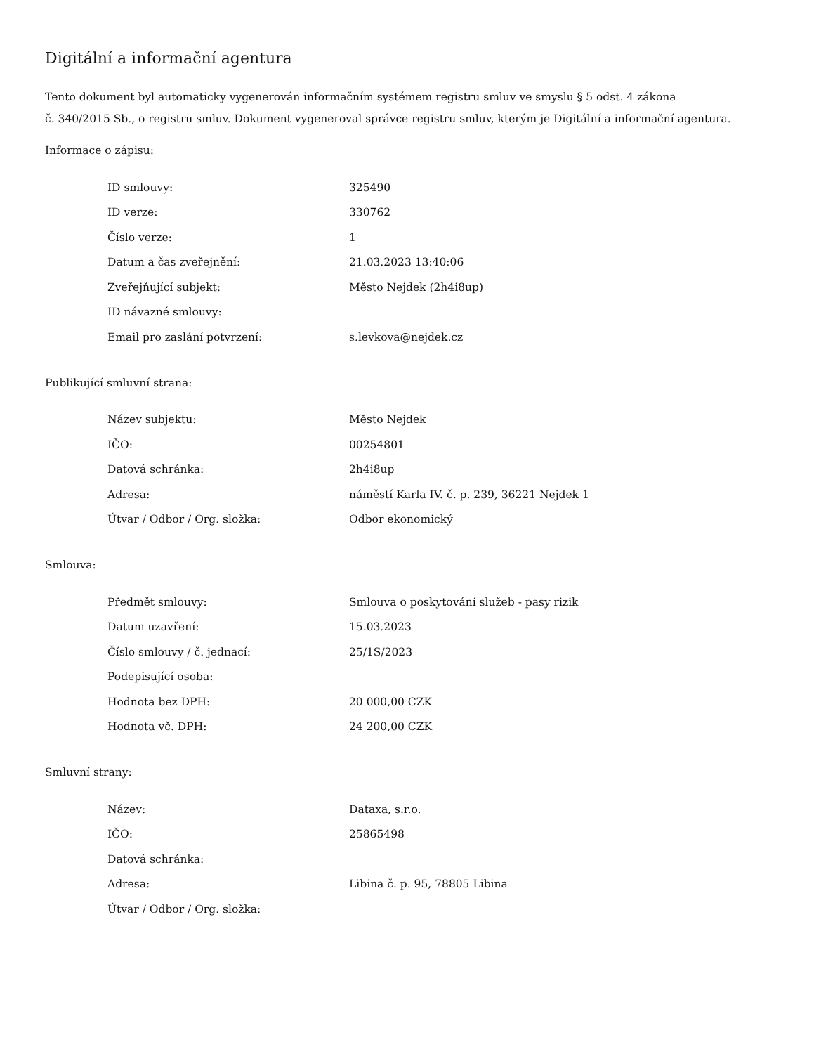Digitální a informační agentura
Tento dokument byl automaticky vygenerován informačním systémem registru smluv ve smyslu § 5 odst. 4 zákona
č. 340/2015 Sb., o registru smluv. Dokument vygeneroval správce registru smluv, kterým je Digitální a informační agentura.
Informace o zápisu:
| ID smlouvy: | 325490 |
| ID verze: | 330762 |
| Číslo verze: | 1 |
| Datum a čas zveřejnění: | 21.03.2023 13:40:06 |
| Zveřejňující subjekt: | Město Nejdek (2h4i8up) |
| ID návazné smlouvy: | |
| Email pro zaslání potvrzení: | s.levkova@nejdek.cz |
Publikující smluvní strana:
| Název subjektu: | Město Nejdek |
| IČO: | 00254801 |
| Datová schránka: | 2h4i8up |
| Adresa: | náměstí Karla IV. č. p. 239, 36221 Nejdek 1 |
| Útvar / Odbor / Org. složka: | Odbor ekonomický |
Smlouva:
| Předmět smlouvy: | Smlouva o poskytování služeb - pasy rizik |
| Datum uzavření: | 15.03.2023 |
| Číslo smlouvy / č. jednací: | 25/1S/2023 |
| Podepisující osoba: | |
| Hodnota bez DPH: | 20 000,00 CZK |
| Hodnota vč. DPH: | 24 200,00 CZK |
Smluvní strany:
| Název: | Dataxa, s.r.o. |
| IČO: | 25865498 |
| Datová schránka: | |
| Adresa: | Libina č. p. 95, 78805 Libina |
| Útvar / Odbor / Org. složka: | |